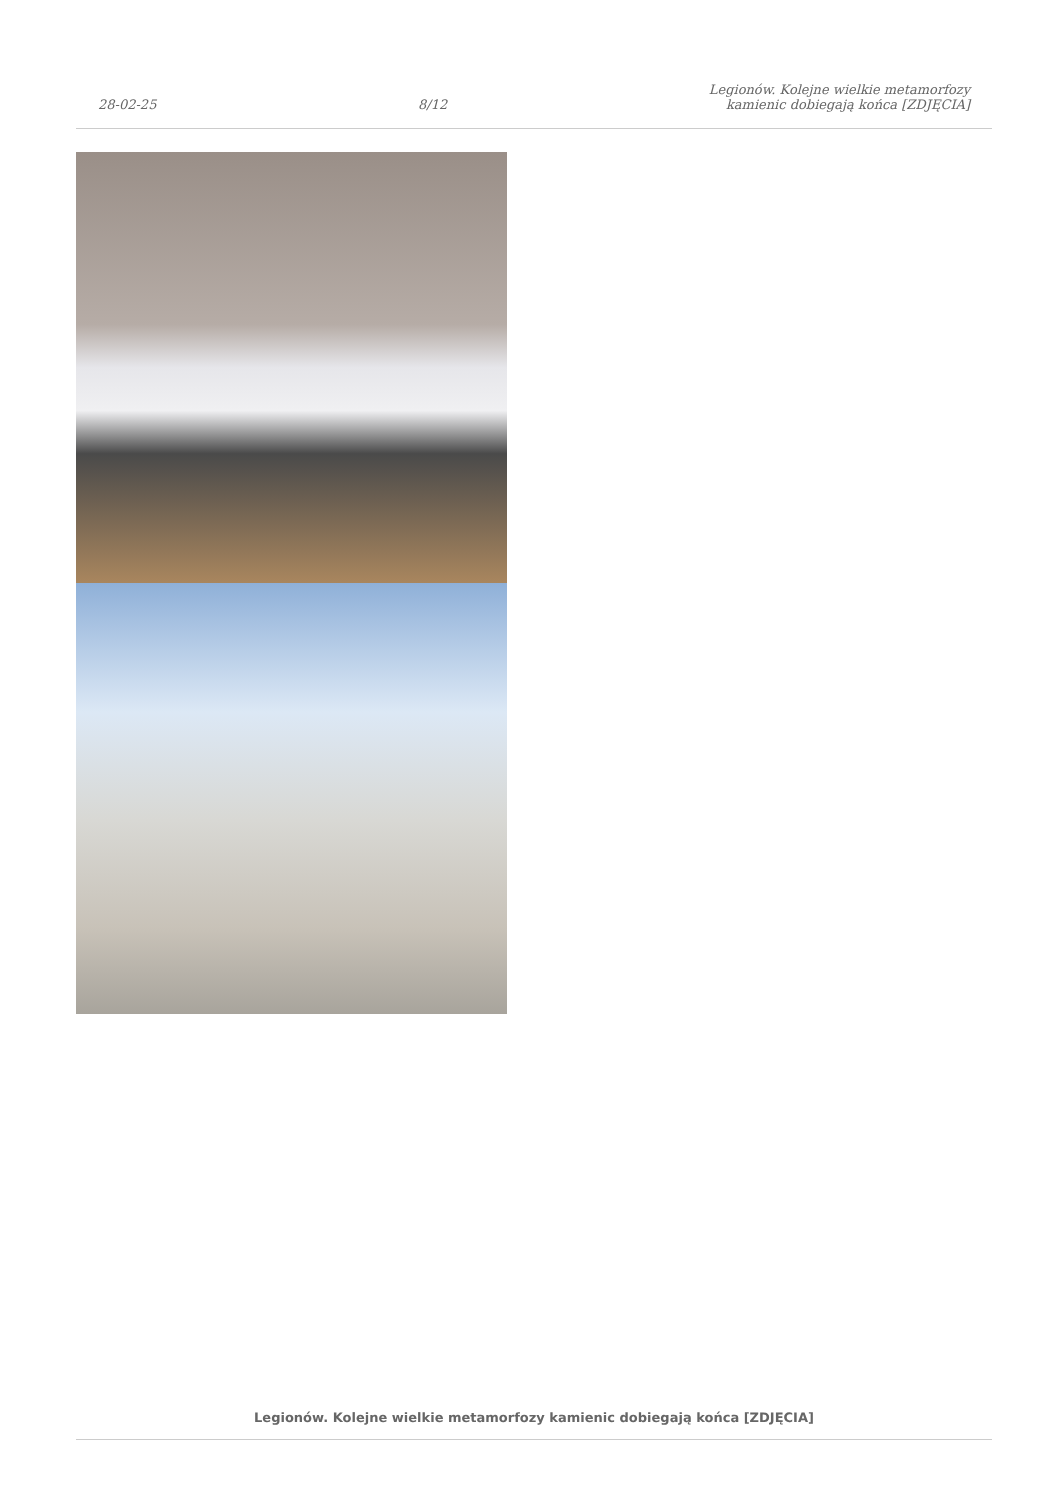28-02-25
8/12
Legionów. Kolejne wielkie metamorfozy
kamienic dobiegają końca [ZDJĘCIA]
Legionów. Kolejne wielkie metamorfozy kamienic dobiegają końca [ZDJĘCIA]